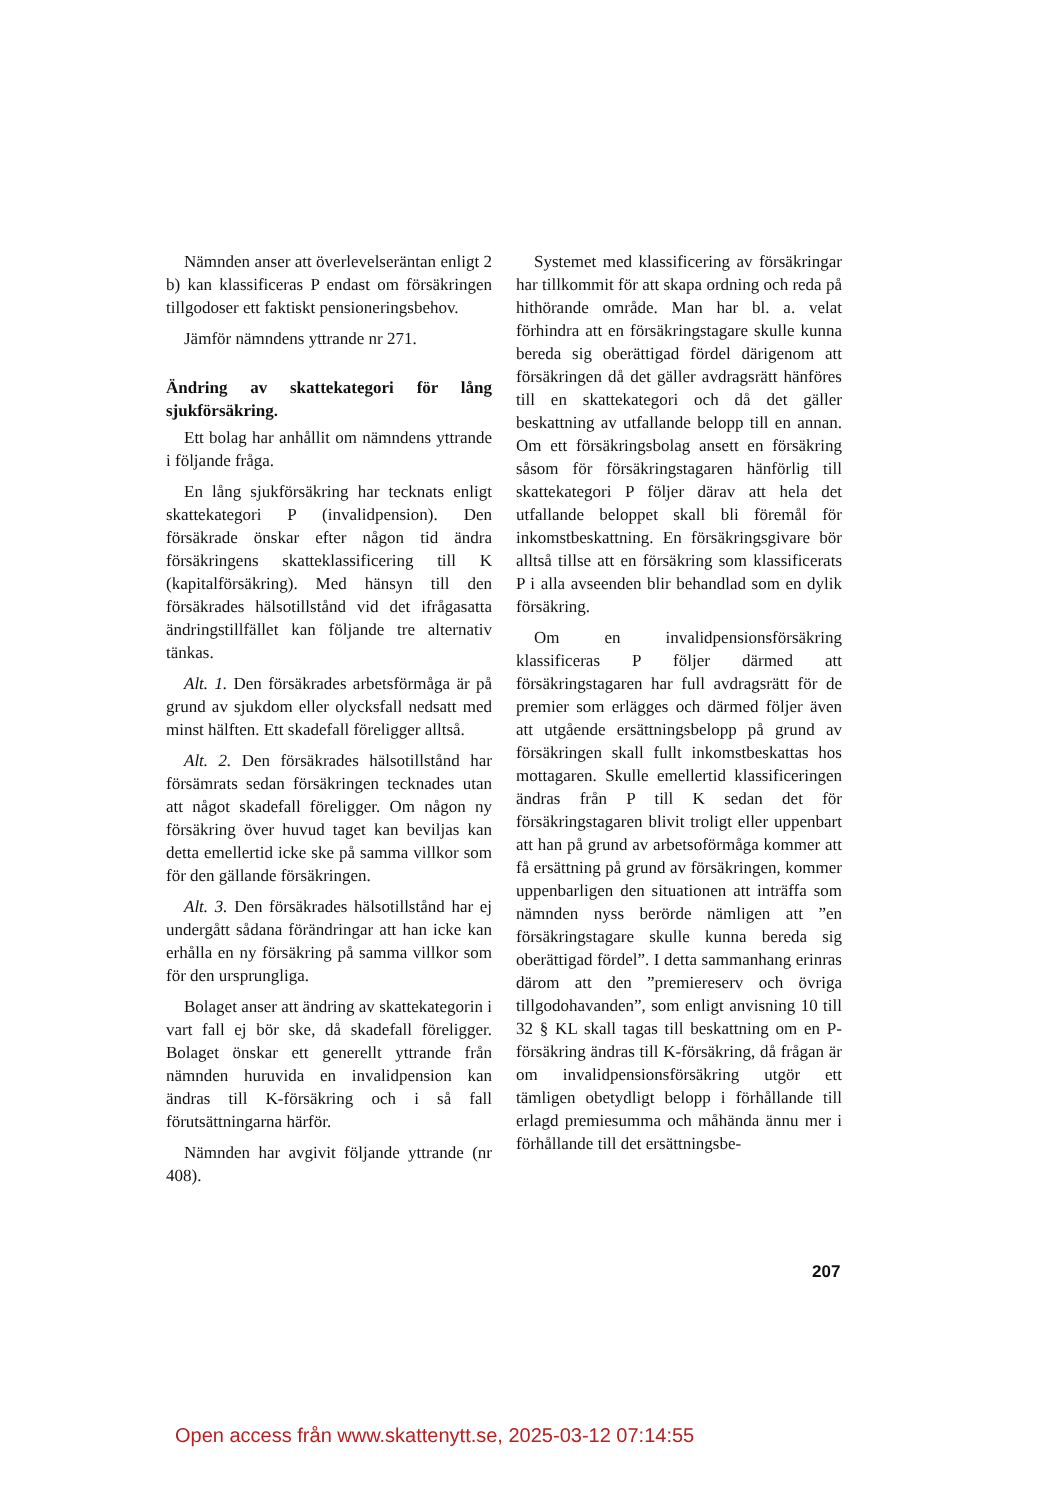Nämnden anser att överlevelseräntan enligt 2 b) kan klassificeras P endast om försäkringen tillgodoser ett faktiskt pensioneringsbehov.
Jämför nämndens yttrande nr 271.
Ändring av skattekategori för lång sjukförsäkring.
Ett bolag har anhållit om nämndens yttrande i följande fråga.
En lång sjukförsäkring har tecknats enligt skattekategori P (invalidpension). Den försäkrade önskar efter någon tid ändra försäkringens skatteklassificering till K (kapitalförsäkring). Med hänsyn till den försäkrades hälsotillstånd vid det ifrågasatta ändringstillfället kan följande tre alternativ tänkas.
Alt. 1. Den försäkrades arbetsförmåga är på grund av sjukdom eller olycksfall nedsatt med minst hälften. Ett skadefall föreligger alltså.
Alt. 2. Den försäkrades hälsotillstånd har försämrats sedan försäkringen tecknades utan att något skadefall föreligger. Om någon ny försäkring över huvud taget kan beviljas kan detta emellertid icke ske på samma villkor som för den gällande försäkringen.
Alt. 3. Den försäkrades hälsotillstånd har ej undergått sådana förändringar att han icke kan erhålla en ny försäkring på samma villkor som för den ursprungliga.
Bolaget anser att ändring av skattekategorin i vart fall ej bör ske, då skadefall föreligger. Bolaget önskar ett generellt yttrande från nämnden huruvida en invalidpension kan ändras till K-försäkring och i så fall förutsättningarna härför.
Nämnden har avgivit följande yttrande (nr 408).
Systemet med klassificering av försäkringar har tillkommit för att skapa ordning och reda på hithörande område. Man har bl. a. velat förhindra att en försäkringstagare skulle kunna bereda sig oberättigad fördel därigenom att försäkringen då det gäller avdragsrätt hänföres till en skattekategori och då det gäller beskattning av utfallande belopp till en annan. Om ett försäkringsbolag ansett en försäkring såsom för försäkringstagaren hänförlig till skattekategori P följer därav att hela det utfallande beloppet skall bli föremål för inkomstbeskattning. En försäkringsgivare bör alltså tillse att en försäkring som klassificerats P i alla avseenden blir behandlad som en dylik försäkring.
Om en invalidpensionsförsäkring klassificeras P följer därmed att försäkringstagaren har full avdragsrätt för de premier som erlägges och därmed följer även att utgående ersättningsbelopp på grund av försäkringen skall fullt inkomstbeskattas hos mottagaren. Skulle emellertid klassificeringen ändras från P till K sedan det för försäkringstagaren blivit troligt eller uppenbart att han på grund av arbetsoförmåga kommer att få ersättning på grund av försäkringen, kommer uppenbarligen den situationen att inträffa som nämnden nyss berörde nämligen att ”en försäkringstagare skulle kunna bereda sig oberättigad fördel”. I detta sammanhang erinras därom att den ”premiereserv och övriga tillgodohavanden”, som enligt anvisning 10 till 32 § KL skall tagas till beskattning om en P-försäkring ändras till K-försäkring, då frågan är om invalidpensionsförsäkring utgör ett tämligen obetydligt belopp i förhållande till erlagd premiesumma och måhända ännu mer i förhållande till det ersättningsbe-
207
Open access från www.skattenytt.se, 2025-03-12 07:14:55